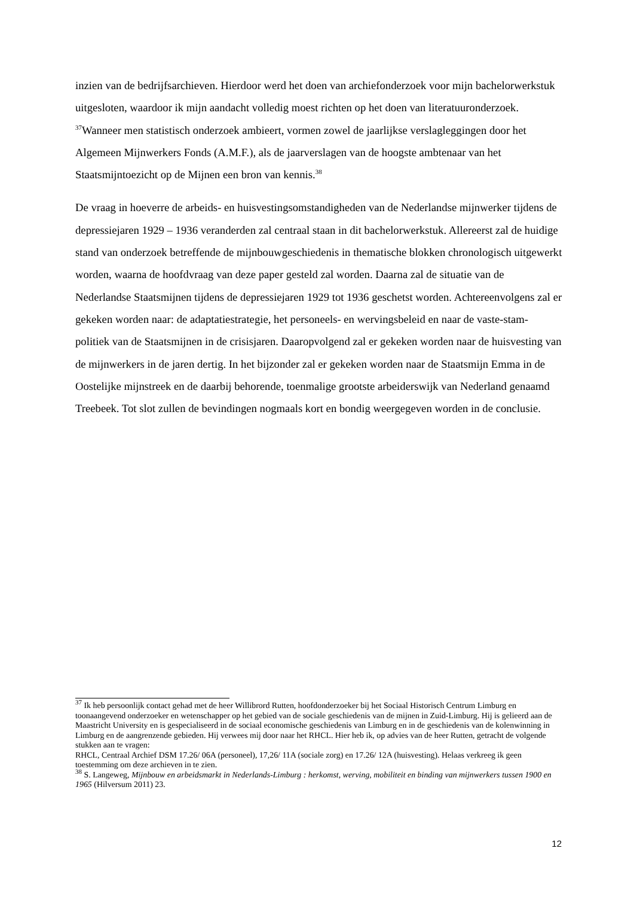inzien van de bedrijfsarchieven. Hierdoor werd het doen van archiefonderzoek voor mijn bachelorwerkstuk uitgesloten, waardoor ik mijn aandacht volledig moest richten op het doen van literatuuronderzoek. <sup>37</sup>Wanneer men statistisch onderzoek ambieert, vormen zowel de jaarlijkse verslagleggingen door het Algemeen Mijnwerkers Fonds (A.M.F.), als de jaarverslagen van de hoogste ambtenaar van het Staatsmijntoezicht op de Mijnen een bron van kennis.<sup>38</sup>
De vraag in hoeverre de arbeids- en huisvestingsomstandigheden van de Nederlandse mijnwerker tijdens de depressiejaren 1929 – 1936 veranderden zal centraal staan in dit bachelorwerkstuk. Allereerst zal de huidige stand van onderzoek betreffende de mijnbouwgeschiedenis in thematische blokken chronologisch uitgewerkt worden, waarna de hoofdvraag van deze paper gesteld zal worden. Daarna zal de situatie van de Nederlandse Staatsmijnen tijdens de depressiejaren 1929 tot 1936 geschetst worden. Achtereenvolgens zal er gekeken worden naar: de adaptatiestrategie, het personeels- en wervingsbeleid en naar de vaste-stam-politiek van de Staatsmijnen in de crisisjaren. Daaropvolgend zal er gekeken worden naar de huisvesting van de mijnwerkers in de jaren dertig. In het bijzonder zal er gekeken worden naar de Staatsmijn Emma in de Oostelijke mijnstreek en de daarbij behorende, toenmalige grootste arbeiderswijk van Nederland genaamd Treebeek. Tot slot zullen de bevindingen nogmaals kort en bondig weergegeven worden in de conclusie.
<sup>37</sup> Ik heb persoonlijk contact gehad met de heer Willibrord Rutten, hoofdonderzoeker bij het Sociaal Historisch Centrum Limburg en toonaangevend onderzoeker en wetenschapper op het gebied van de sociale geschiedenis van de mijnen in Zuid-Limburg. Hij is gelieerd aan de Maastricht University en is gespecialiseerd in de sociaal economische geschiedenis van Limburg en in de geschiedenis van de kolenwinning in Limburg en de aangrenzende gebieden. Hij verwees mij door naar het RHCL. Hier heb ik, op advies van de heer Rutten, getracht de volgende stukken aan te vragen:
RHCL, Centraal Archief DSM 17.26/ 06A (personeel), 17,26/ 11A (sociale zorg) en 17.26/ 12A (huisvesting). Helaas verkreeg ik geen toestemming om deze archieven in te zien.
<sup>38</sup> S. Langeweg, Mijnbouw en arbeidsmarkt in Nederlands-Limburg : herkomst, werving, mobiliteit en binding van mijnwerkers tussen 1900 en 1965 (Hilversum 2011) 23.
12